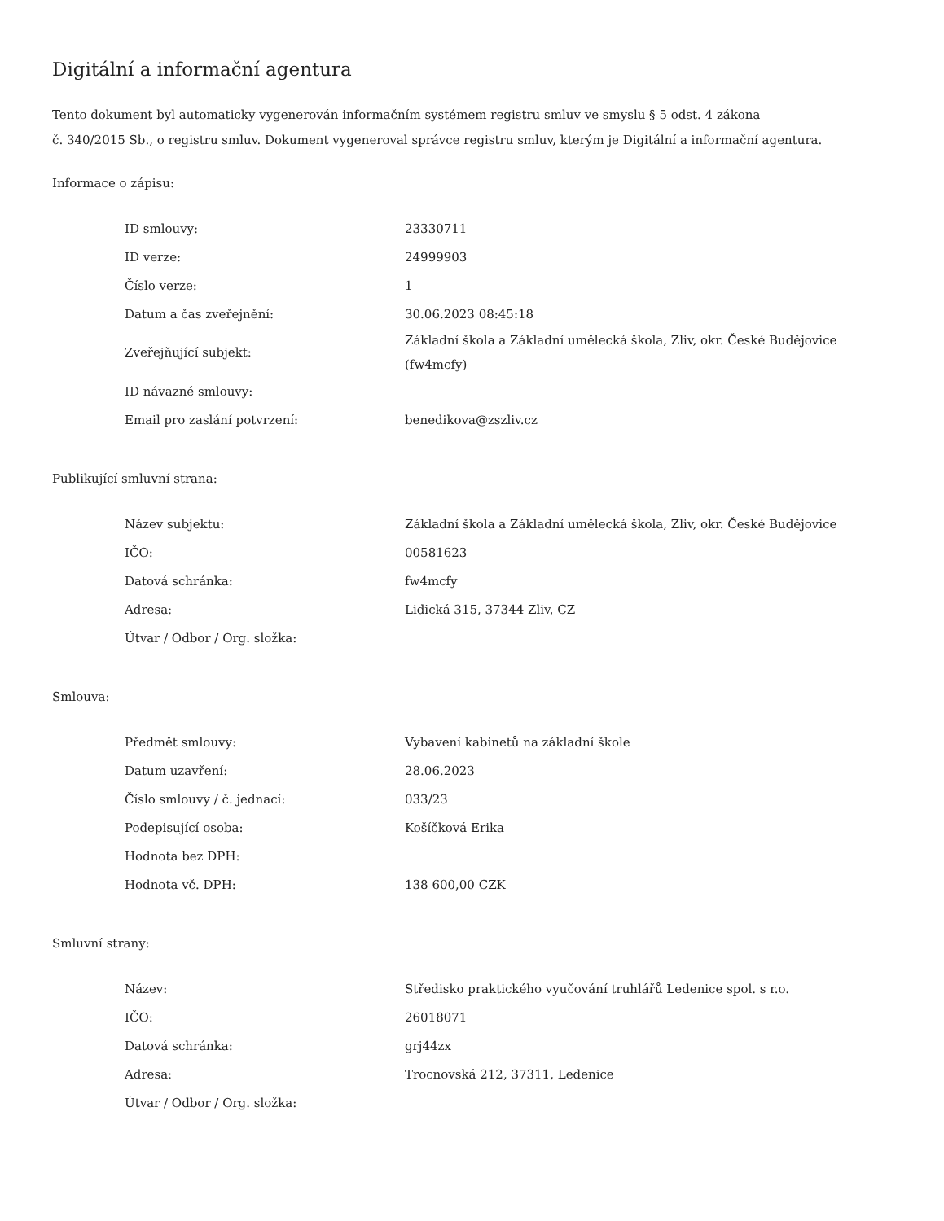Digitální a informační agentura
Tento dokument byl automaticky vygenerován informačním systémem registru smluv ve smyslu § 5 odst. 4 zákona
č. 340/2015 Sb., o registru smluv. Dokument vygeneroval správce registru smluv, kterým je Digitální a informační agentura.
Informace o zápisu:
| ID smlouvy: | 23330711 |
| ID verze: | 24999903 |
| Číslo verze: | 1 |
| Datum a čas zveřejnění: | 30.06.2023 08:45:18 |
| Zveřejňující subjekt: | Základní škola a Základní umělecká škola, Zliv, okr. České Budějovice (fw4mcfy) |
| ID návazné smlouvy: | |
| Email pro zaslání potvrzení: | benedikova@zszliv.cz |
Publikující smluvní strana:
| Název subjektu: | Základní škola a Základní umělecká škola, Zliv, okr. České Budějovice |
| IČO: | 00581623 |
| Datová schránka: | fw4mcfy |
| Adresa: | Lidická 315, 37344 Zliv, CZ |
| Útvar / Odbor / Org. složka: | |
Smlouva:
| Předmět smlouvy: | Vybavení kabinetů na základní škole |
| Datum uzavření: | 28.06.2023 |
| Číslo smlouvy / č. jednací: | 033/23 |
| Podepisující osoba: | Košíčková Erika |
| Hodnota bez DPH: | |
| Hodnota vč. DPH: | 138 600,00 CZK |
Smluvní strany:
| Název: | Středisko praktického vyučování truhlářů Ledenice spol. s r.o. |
| IČO: | 26018071 |
| Datová schránka: | grj44zx |
| Adresa: | Trocnovská 212, 37311, Ledenice |
| Útvar / Odbor / Org. složka: | |